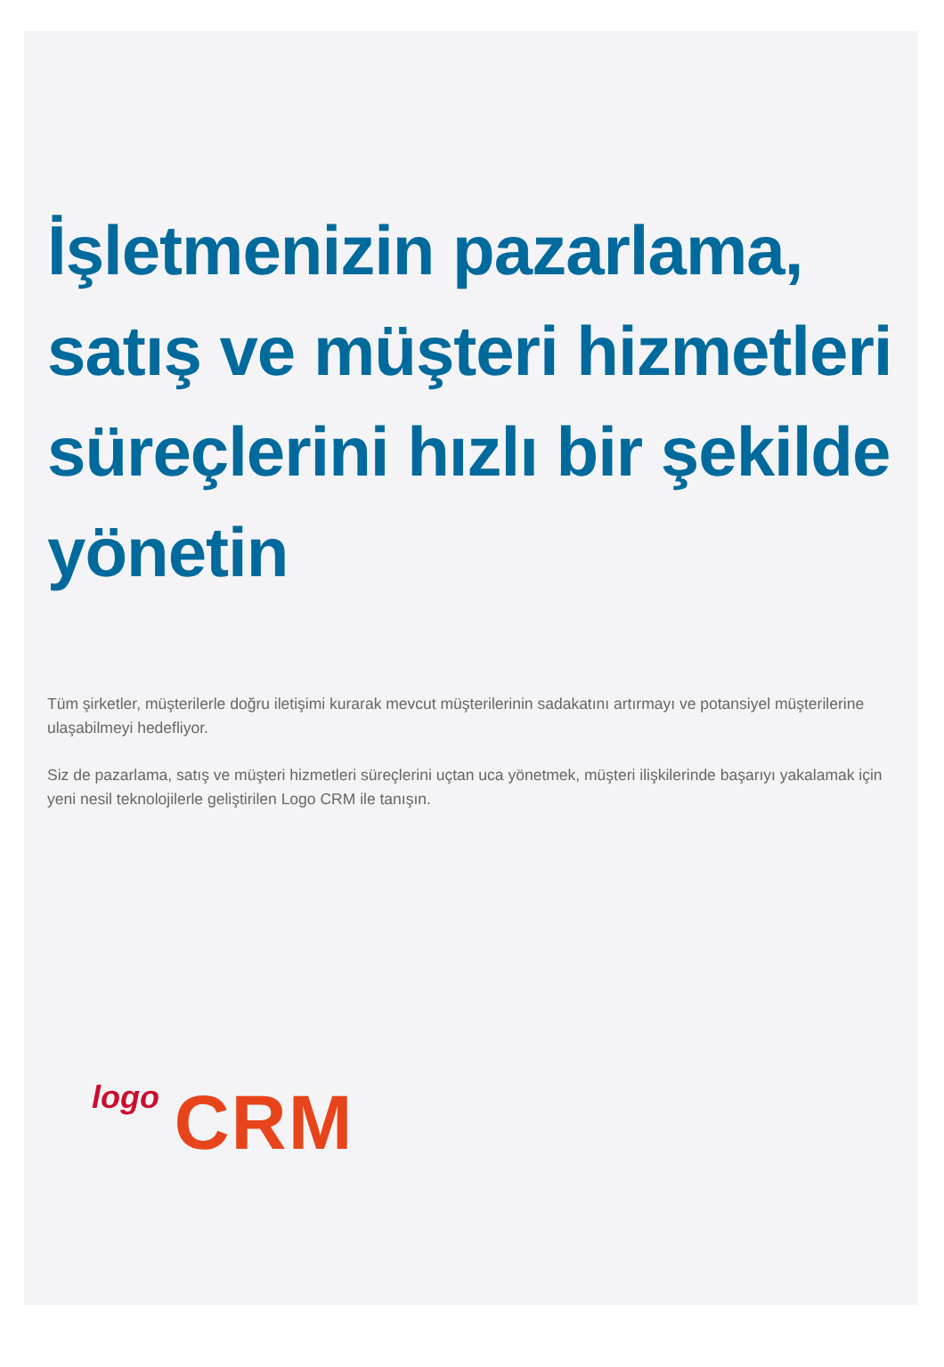İşletmenizin pazarlama, satış ve müşteri hizmetleri süreçlerini hızlı bir şekilde yönetin
Tüm şirketler, müşterilerle doğru iletişimi kurarak mevcut müşterilerinin sadakatını artırmayı ve potansiyel müşterilerine ulaşabilmeyi hedefliyor.
Siz de pazarlama, satış ve müşteri hizmetleri süreçlerini uçtan uca yönetmek, müşteri ilişkilerinde başarıyı yakalamak için yeni nesil teknolojilerle geliştirilen Logo CRM ile tanışın.
logo CRM